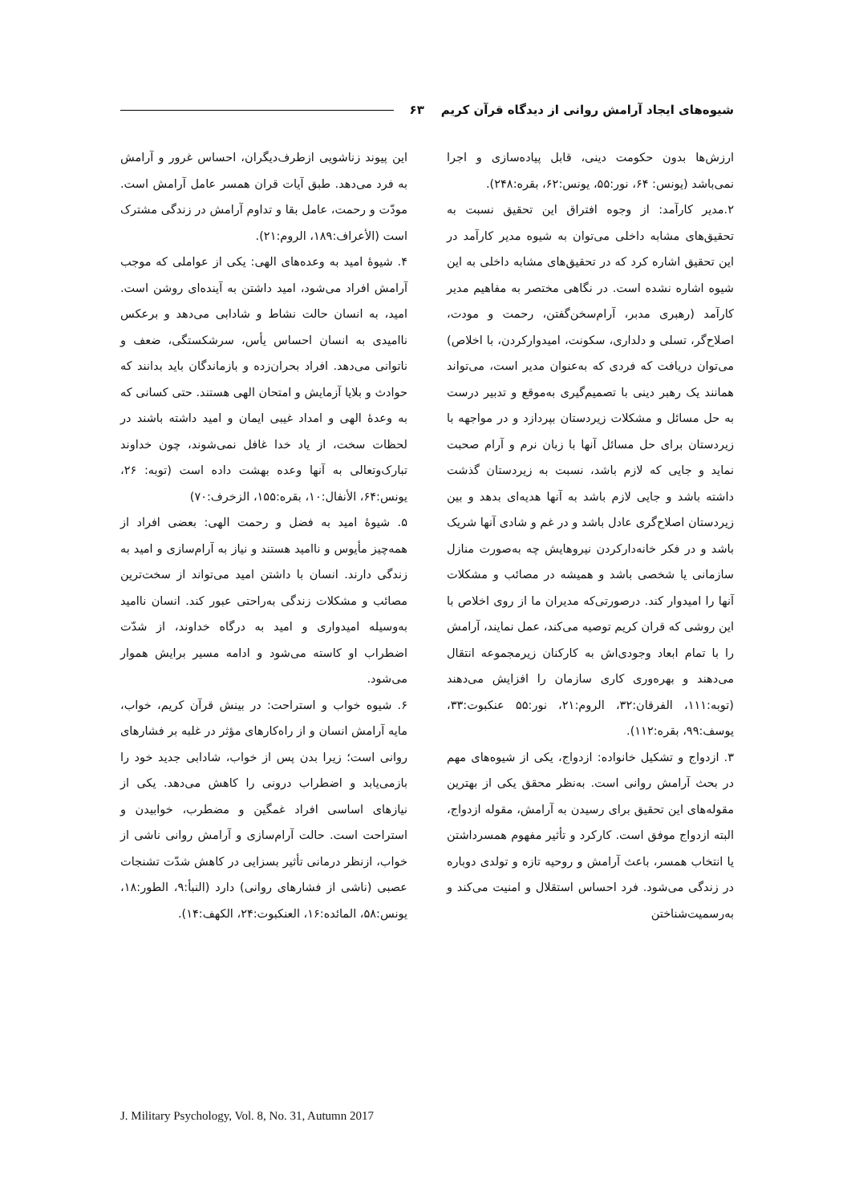شیوه‌های ایجاد آرامش روانی از دیدگاه قرآن کریم ۶۳
ارزش‌ها بدون حکومت دینی، قابل پیاده‌سازی و اجرا نمی‌باشد (یونس: ۶۴، نور:۵۵، یونس:۶۲، بقره:۲۴۸).
۲.مدیر کارآمد: از وجوه افتراق این تحقیق نسبت به تحقیق‌های مشابه داخلی می‌توان به شیوه مدیر کارآمد در این تحقیق اشاره کرد که در تحقیق‌های مشابه داخلی به این شیوه اشاره نشده است. در نگاهی مختصر به مفاهیم مدیر کارآمد (رهبری مدبر، آرام‌سخن‌گفتن، رحمت و مودت، اصلاح‌گر، تسلی و دلداری، سکونت، امیدوارکردن، با اخلاص) می‌توان دریافت که فردی که به‌عنوان مدیر است، می‌تواند همانند یک رهبر دینی با تصمیم‌گیری به‌موقع و تدبیر درست به حل مسائل و مشکلات زیردستان بپردازد و در مواجهه با زیردستان برای حل مسائل آنها با زبان نرم و آرام صحبت نماید و جایی که لازم باشد، نسبت به زیردستان گذشت داشته باشد و جایی لازم باشد به آنها هدیه‌ای بدهد و بین زیردستان اصلاح‌گری عادل باشد و در غم و شادی آنها شریک باشد و در فکر خانه‌دارکردن نیروهایش چه به‌صورت منازل سازمانی یا شخصی باشد و همیشه در مصائب و مشکلات آنها را امیدوار کند. درصورتی‌که مدیران ما از روی اخلاص با این روشی که قران کریم توصیه می‌کند، عمل نمایند، آرامش را با تمام ابعاد وجودی‌اش به کارکنان زیرمجموعه انتقال می‌دهند و بهره‌وری کاری سازمان را افزایش می‌دهند (توبه:۱۱۱، الفرقان:۳۲، الروم:۲۱، نور:۵۵ عنکبوت:۳۳، یوسف:۹۹، بقره:۱۱۲).
۳. ازدواج و تشکیل خانواده: ازدواج، یکی از شیوه‌های مهم در بحث آرامش روانی است. به‌نظر محقق یکی از بهترین مقوله‌های این تحقیق برای رسیدن به آرامش، مقوله ازدواج، البته ازدواج موفق است. کارکرد و تأثیر مفهوم همسرداشتن یا انتخاب همسر، باعث آرامش و روحیه تازه و تولدی دوباره در زندگی می‌شود. فرد احساس استقلال و امنیت می‌کند و به‌رسمیت‌شناختن
این پیوند زناشویی ازطرف‌دیگران، احساس غرور و آرامش به فرد می‌دهد. طبق آیات قران همسر عامل آرامش است. مودّت و رحمت، عامل بقا و تداوم آرامش در زندگی مشترک است (الأعراف:۱۸۹، الروم:۲۱).
۴. شیوهٔ امید به وعده‌های الهی: یکی از عواملی که موجب آرامش افراد می‌شود، امید داشتن به آینده‌ای روشن است. امید، به انسان حالت نشاط و شادابی می‌دهد و برعکس ناامیدی به انسان احساس یأس، سرشکستگی، ضعف و ناتوانی می‌دهد. افراد بحران‌زده و بازماندگان باید بدانند که حوادث و بلایا آزمایش و امتحان الهی هستند. حتی کسانی که به وعدهٔ الهی و امداد غیبی ایمان و امید داشته باشند در لحظات سخت، از یاد خدا غافل نمی‌شوند، چون خداوند تبارک‌وتعالی به آنها وعده بهشت داده است (توبه: ۲۶، یونس:۶۴، الأنفال:۱۰، بقره:۱۵۵، الزخرف:۷۰)
۵. شیوهٔ امید به فضل و رحمت الهی: بعضی افراد از همه‌چیز مأیوس و ناامید هستند و نیاز به آرام‌سازی و امید به زندگی دارند. انسان با داشتن امید می‌تواند از سخت‌ترین مصائب و مشکلات زندگی به‌راحتی عبور کند. انسان ناامید به‌وسیله امیدواری و امید به درگاه خداوند، از شدّت اضطراب او کاسته می‌شود و ادامه مسیر برایش هموار می‌شود.
۶. شیوه خواب و استراحت: در بینش قرآن کریم، خواب، مایه آرامش انسان و از راه‌کارهای مؤثر در غلبه بر فشارهای روانی است؛ زیرا بدن پس از خواب، شادابی جدید خود را بازمی‌یابد و اضطراب درونی را کاهش می‌دهد. یکی از نیازهای اساسی افراد غمگین و مضطرب، خوابیدن و استراحت است. حالت آرام‌سازی و آرامش روانی ناشی از خواب، ازنظر درمانی تأثیر بسزایی در کاهش شدّت تشنجات عصبی (ناشی از فشارهای روانی) دارد (النبأ:۹، الطور:۱۸، یونس:۵۸، المائده:۱۶، العنکبوت:۲۴، الکهف:۱۴).
J. Military Psychology, Vol. 8, No. 31, Autumn 2017